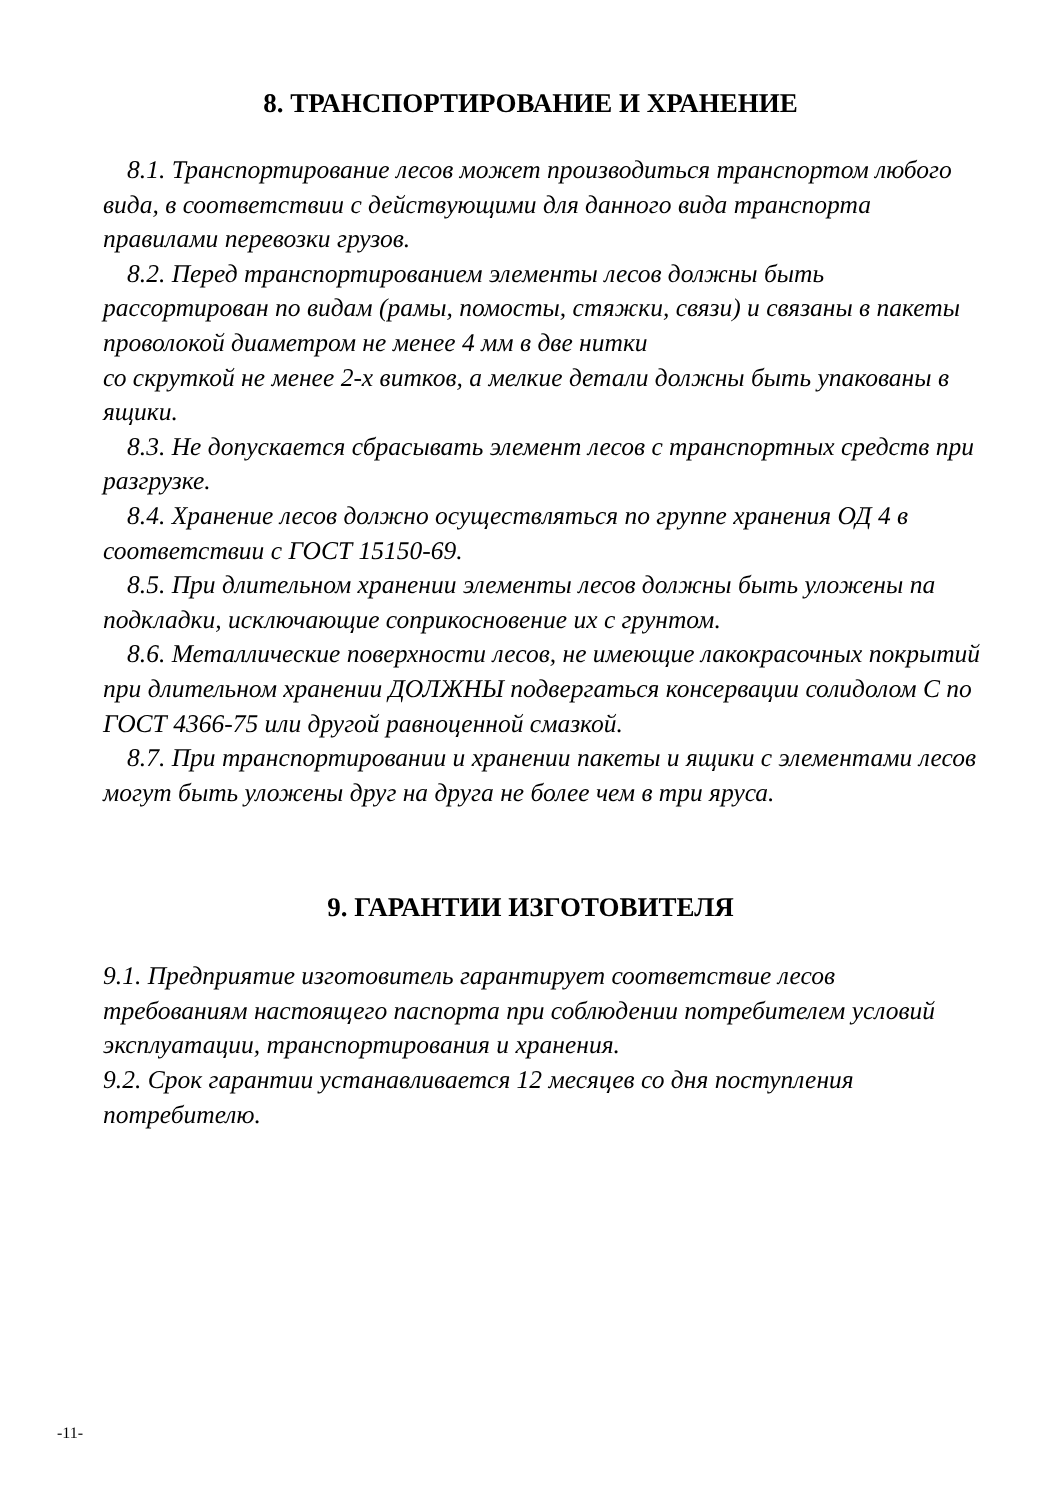8. ТРАНСПОРТИРОВАНИЕ И ХРАНЕНИЕ
8.1. Транспортирование лесов может производиться транспортом любого вида, в соответствии с действующими для данного вида транспорта правилами перевозки грузов.
8.2. Перед транспортированием элементы лесов должны быть рассортирован по видам (рамы, помосты, стяжки, связи) и связаны в пакеты проволокой диаметром не менее 4 мм в две нитки
со скруткой не менее 2-х витков, а мелкие детали должны быть упакованы в ящики.
8.3. Не допускается сбрасывать элемент лесов с транспортных средств при разгрузке.
8.4. Хранение лесов должно осуществляться по группе хранения ОД 4 в соответствии с ГОСТ 15150-69.
8.5. При длительном хранении элементы лесов должны быть уложены па подкладки, исключающие соприкосновение их с грунтом.
8.6. Металлические поверхности лесов, не имеющие лакокрасочных покрытий при длительном хранении ДОЛЖНЫ подвергаться консервации солидолом С по ГОСТ 4366-75 или другой равноценной смазкой.
8.7. При транспортировании и хранении пакеты и ящики с элементами лесов могут быть уложены друг на друга не более чем в три яруса.
9. ГАРАНТИИ ИЗГОТОВИТЕЛЯ
9.1. Предприятие изготовитель гарантирует соответствие лесов требованиям настоящего паспорта при соблюдении потребителем условий эксплуатации, транспортирования и хранения.
9.2. Срок гарантии устанавливается 12 месяцев со дня поступления потребителю.
-11-